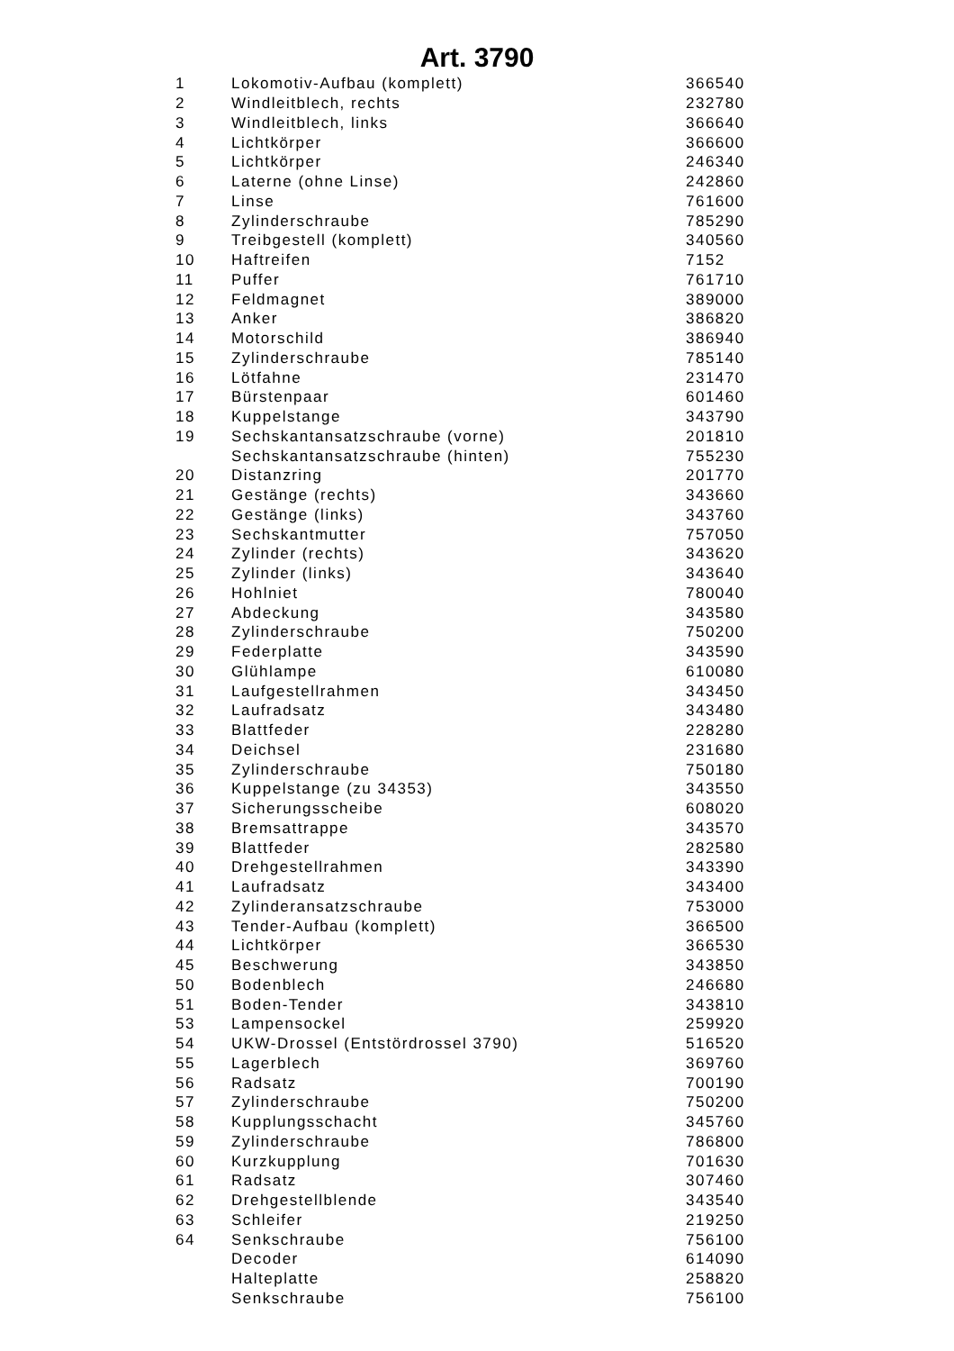Art. 3790
| 1 | Lokomotiv-Aufbau (komplett) | 366540 |
| 2 | Windleitblech, rechts | 232780 |
| 3 | Windleitblech, links | 366640 |
| 4 | Lichtkörper | 366600 |
| 5 | Lichtkörper | 246340 |
| 6 | Laterne (ohne Linse) | 242860 |
| 7 | Linse | 761600 |
| 8 | Zylinderschraube | 785290 |
| 9 | Treibgestell (komplett) | 340560 |
| 10 | Haftreifen | 7152 |
| 11 | Puffer | 761710 |
| 12 | Feldmagnet | 389000 |
| 13 | Anker | 386820 |
| 14 | Motorschild | 386940 |
| 15 | Zylinderschraube | 785140 |
| 16 | Lötfahne | 231470 |
| 17 | Bürstenpaar | 601460 |
| 18 | Kuppelstange | 343790 |
| 19 | Sechskantansatzschraube (vorne) | 201810 |
| | Sechskantansatzschraube (hinten) | 755230 |
| 20 | Distanzring | 201770 |
| 21 | Gestänge (rechts) | 343660 |
| 22 | Gestänge (links) | 343760 |
| 23 | Sechskantmutter | 757050 |
| 24 | Zylinder (rechts) | 343620 |
| 25 | Zylinder (links) | 343640 |
| 26 | Hohlniet | 780040 |
| 27 | Abdeckung | 343580 |
| 28 | Zylinderschraube | 750200 |
| 29 | Federplatte | 343590 |
| 30 | Glühlampe | 610080 |
| 31 | Laufgestellrahmen | 343450 |
| 32 | Laufradsatz | 343480 |
| 33 | Blattfeder | 228280 |
| 34 | Deichsel | 231680 |
| 35 | Zylinderschraube | 750180 |
| 36 | Kuppelstange (zu 34353) | 343550 |
| 37 | Sicherungsscheibe | 608020 |
| 38 | Bremsattrappe | 343570 |
| 39 | Blattfeder | 282580 |
| 40 | Drehgestellrahmen | 343390 |
| 41 | Laufradsatz | 343400 |
| 42 | Zylinderansatzschraube | 753000 |
| 43 | Tender-Aufbau (komplett) | 366500 |
| 44 | Lichtkörper | 366530 |
| 45 | Beschwerung | 343850 |
| 50 | Bodenblech | 246680 |
| 51 | Boden-Tender | 343810 |
| 53 | Lampensockel | 259920 |
| 54 | UKW-Drossel (Entstördrossel 3790) | 516520 |
| 55 | Lagerblech | 369760 |
| 56 | Radsatz | 700190 |
| 57 | Zylinderschraube | 750200 |
| 58 | Kupplungsschacht | 345760 |
| 59 | Zylinderschraube | 786800 |
| 60 | Kurzkupplung | 701630 |
| 61 | Radsatz | 307460 |
| 62 | Drehgestellblende | 343540 |
| 63 | Schleifer | 219250 |
| 64 | Senkschraube | 756100 |
| | Decoder | 614090 |
| | Halteplatte | 258820 |
| | Senkschraube | 756100 |